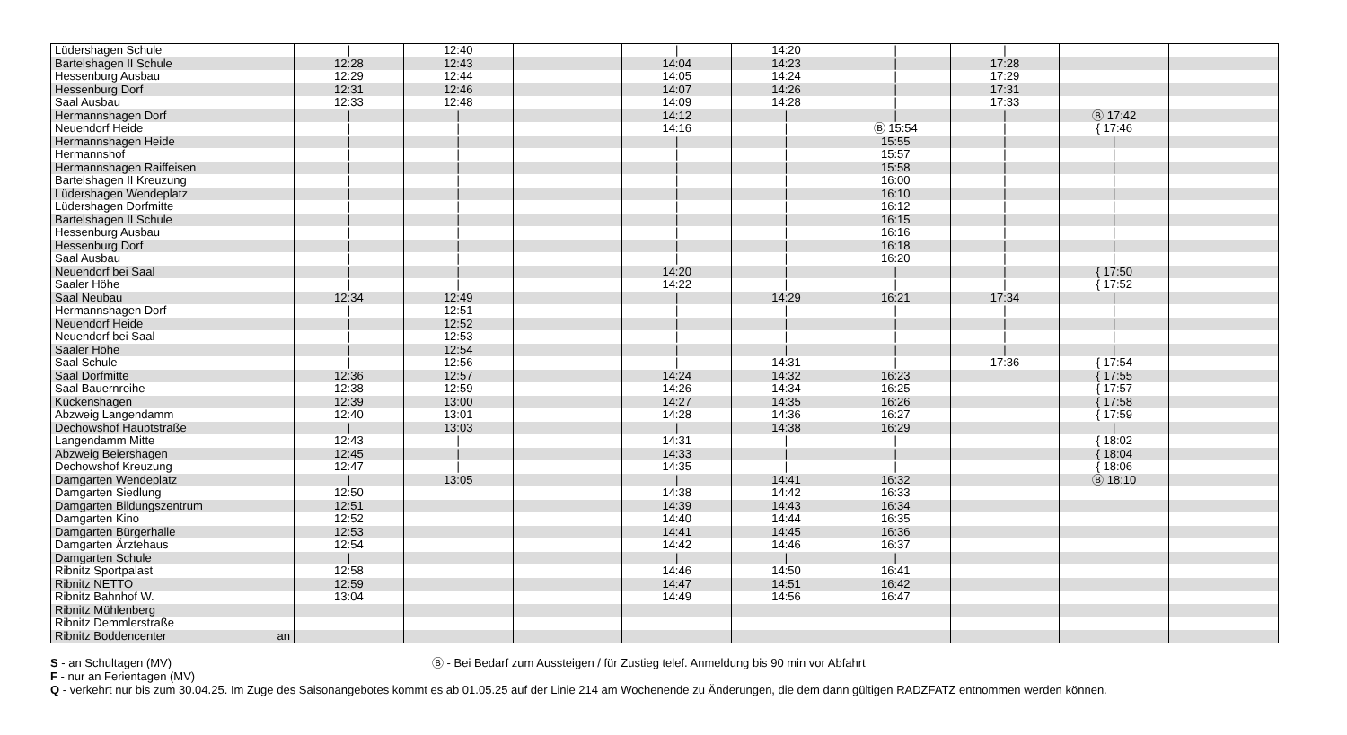| Lüdershagen Schule | / | 12:40 | | / | 14:20 | / | / | | |
| Bartelshagen II Schule | 12:28 | 12:43 | | 14:04 | 14:23 | / | 17:28 | | |
| Hessenburg Ausbau | 12:29 | 12:44 | | 14:05 | 14:24 | / | 17:29 | | |
| Hessenburg Dorf | 12:31 | 12:46 | | 14:07 | 14:26 | / | 17:31 | | |
| Saal Ausbau | 12:33 | 12:48 | | 14:09 | 14:28 | / | 17:33 | | |
| Hermannshagen Dorf | / | / | | 14:12 | / | / | / | Ⓑ 17:42 | |
| Neuendorf Heide | / | / | | 14:16 | / | Ⓑ 15:54 | / | { 17:46 | |
| Hermannshagen Heide | / | / | | / | / | 15:55 | / | / | |
| Hermannshof | / | / | | / | / | 15:57 | / | / | |
| Hermannshagen Raiffeisen | / | / | | / | / | 15:58 | / | / | |
| Bartelshagen II Kreuzung | / | / | | / | / | 16:00 | / | / | |
| Lüdershagen Wendeplatz | / | / | | / | / | 16:10 | / | / | |
| Lüdershagen Dorfmitte | / | / | | / | / | 16:12 | / | / | |
| Bartelshagen II Schule | / | / | | / | / | 16:15 | / | / | |
| Hessenburg Ausbau | / | / | | / | / | 16:16 | / | / | |
| Hessenburg Dorf | / | / | | / | / | 16:18 | / | / | |
| Saal Ausbau | / | / | | / | / | 16:20 | / | / | |
| Neuendorf bei Saal | / | / | | 14:20 | / | / | / | { 17:50 | |
| Saaler Höhe | / | / | | 14:22 | / | / | / | { 17:52 | |
| Saal Neubau | 12:34 | 12:49 | | / | 14:29 | 16:21 | 17:34 | / | |
| Hermannshagen Dorf | / | 12:51 | | / | / | / | / | / | |
| Neuendorf Heide | / | 12:52 | | / | / | / | / | / | |
| Neuendorf bei Saal | / | 12:53 | | / | / | / | / | / | |
| Saaler Höhe | / | 12:54 | | / | / | / | / | / | |
| Saal Schule | / | 12:56 | | / | 14:31 | / | 17:36 | { 17:54 | |
| Saal Dorfmitte | 12:36 | 12:57 | | 14:24 | 14:32 | 16:23 | | { 17:55 | |
| Saal Bauernreihe | 12:38 | 12:59 | | 14:26 | 14:34 | 16:25 | | { 17:57 | |
| Kückenshagen | 12:39 | 13:00 | | 14:27 | 14:35 | 16:26 | | { 17:58 | |
| Abzweig Langendamm | 12:40 | 13:01 | | 14:28 | 14:36 | 16:27 | | { 17:59 | |
| Dechowshof Hauptstraße | / | 13:03 | | / | 14:38 | 16:29 | | / | |
| Langendamm Mitte | 12:43 | / | | 14:31 | / | / | | { 18:02 | |
| Abzweig Beiershagen | 12:45 | / | | 14:33 | / | / | | { 18:04 | |
| Dechowshof Kreuzung | 12:47 | / | | 14:35 | / | / | | { 18:06 | |
| Damgarten Wendeplatz | / | 13:05 | | / | 14:41 | 16:32 | | Ⓑ 18:10 | |
| Damgarten Siedlung | 12:50 | | | 14:38 | 14:42 | 16:33 | | | |
| Damgarten Bildungszentrum | 12:51 | | | 14:39 | 14:43 | 16:34 | | | |
| Damgarten Kino | 12:52 | | | 14:40 | 14:44 | 16:35 | | | |
| Damgarten Bürgerhalle | 12:53 | | | 14:41 | 14:45 | 16:36 | | | |
| Damgarten Ärztehaus | 12:54 | | | 14:42 | 14:46 | 16:37 | | | |
| Damgarten Schule | / | | | / | / | / | | | |
| Ribnitz Sportpalast | 12:58 | | | 14:46 | 14:50 | 16:41 | | | |
| Ribnitz NETTO | 12:59 | | | 14:47 | 14:51 | 16:42 | | | |
| Ribnitz Bahnhof W. | 13:04 | | | 14:49 | 14:56 | 16:47 | | | |
| Ribnitz Mühlenberg | | | | | | | | | |
| Ribnitz Demmlerstraße | | | | | | | | | |
| Ribnitz Boddencenter an | | | | | | | | | |
S - an Schultagen (MV) Ⓑ - Bei Bedarf zum Aussteigen / für Zustieg telef. Anmeldung bis 90 min vor Abfahrt
F - nur an Ferientagen (MV)
Q - verkehrt nur bis zum 30.04.25. Im Zuge des Saisonangebotes kommt es ab 01.05.25 auf der Linie 214 am Wochenende zu Änderungen, die dem dann gültigen RADZFATZ entnommen werden können.